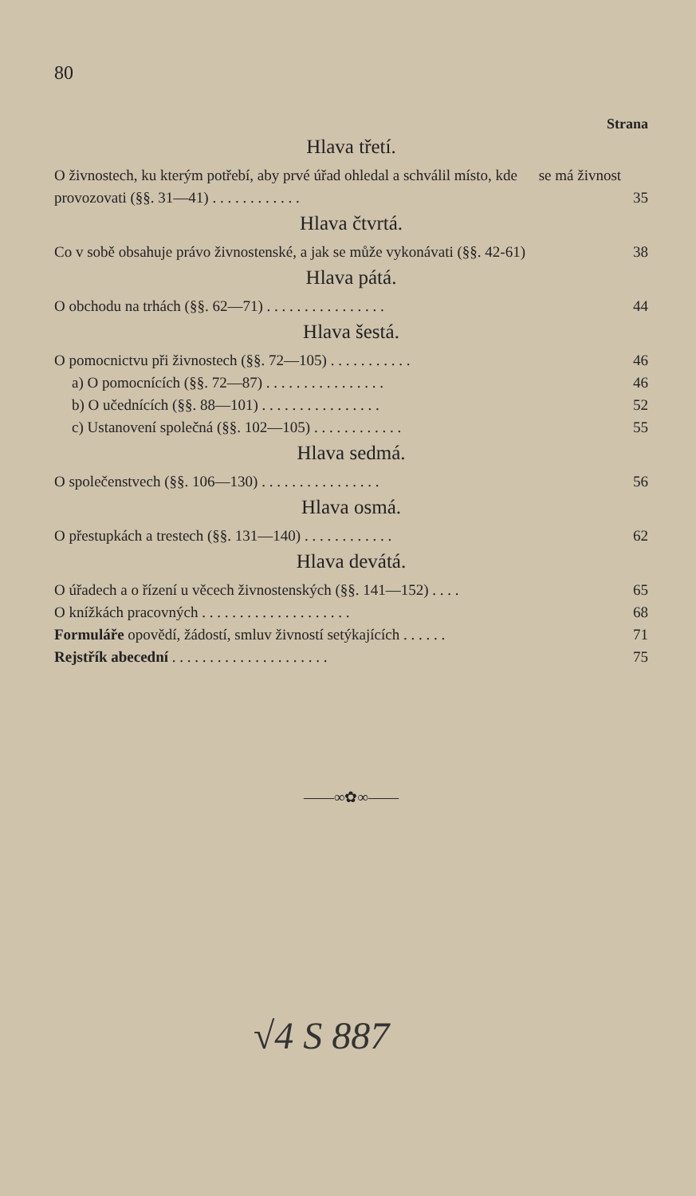80
Strana
Hlava třetí.
O živnostech, ku kterým potřebí, aby prvé úřad ohledal a schválil místo, kde se má živnost provozovati (§§. 31—41) . . . . . . . . . . . .
35
Hlava čtvrtá.
Co v sobě obsahuje právo živnostenské, a jak se může vykonávati (§§. 42-61) 38
Hlava pátá.
O obchodu na trhách (§§. 62—71) . . . . . . . . . . . . . . . . 44
Hlava šestá.
O pomocnictvu při živnostech (§§. 72—105) . . . . . . . . . . . 46
a) O pomocnících (§§. 72—87) . . . . . . . . . . . . . . . . 46
b) O učednících (§§. 88—101) . . . . . . . . . . . . . . . . 52
c) Ustanovení společná (§§. 102—105) . . . . . . . . . . . . 55
Hlava sedmá.
O společenstvech (§§. 106—130) . . . . . . . . . . . . . . . . 56
Hlava osmá.
O přestupkách a trestech (§§. 131—140) . . . . . . . . . . . . 62
Hlava devátá.
O úřadech a o řízení u věcech živnostenských (§§. 141—152) . . . . 65
O knížkách pracovných . . . . . . . . . . . . . . . . . . . . 68
Formuláře opovědí, žádostí, smluv živností setýkajících . . . . . . 71
Rejstřík abecední . . . . . . . . . . . . . . . . . . . . . 75
——∞✿∞——
√4 S 887